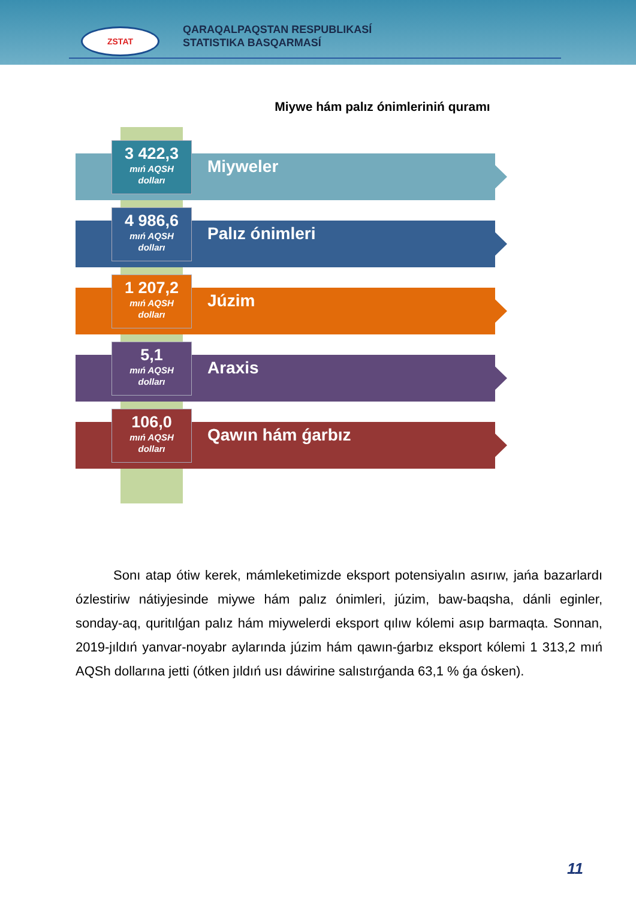ZSTAT
QARAQALPAQSTAN RESPUBLIKASÍ
STATISTIKA BASQARMASÍ
Miywe hám palız ónimleriniń quramı
3 422,3
mıń AQSH
dolları
Miyweler
4 986,6
mıń AQSH
dolları
Palız ónimleri
1 207,2
mıń AQSH
dolları
Júzim
5,1
mıń AQSH
dolları
Araxis
106,0
mıń AQSH
dolları
Qawın hám ǵarbız
Sonı atap ótiw kerek, mámleketimizde eksport potensiyalın asırıw, jańa bazarlardı ózlestiriw nátiyjesinde miywe hám palız ónimleri, júzim, baw-baqsha, dánli eginler, sonday-aq, quritılǵan palız hám miywelerdi eksport qılıw kólemi asıp barmaqta. Sonnan, 2019-jıldıń yanvar-noyabr aylarında júzim hám qawın-ǵarbız eksport kólemi 1 313,2 mıń AQSh dollarına jetti (ótken jıldıń usı dáwirine salıstırǵanda 63,1 % ǵa ósken).
11